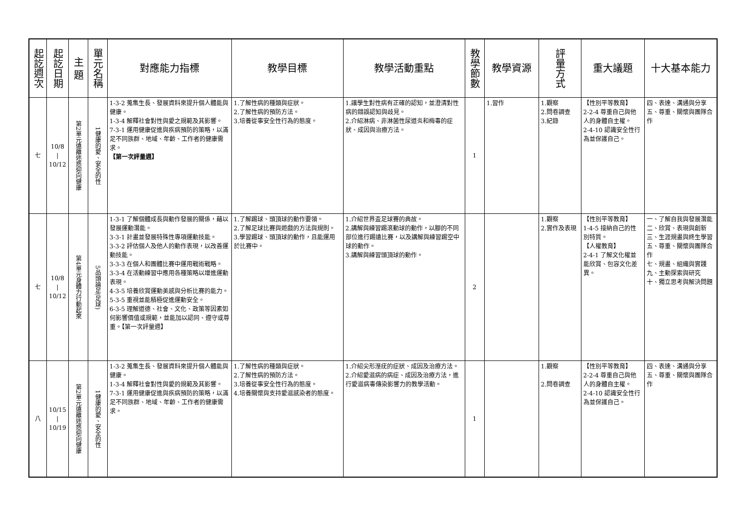| 起訖週次 | 起訖日期 | 主 題 | 單元名稱 | 對應能力指標 | 教學目標 | 教學活動重點 | 教學節數 | 教學資源 | 評量方式 | 重大議題 | 十大基本能力 |
| --- | --- | --- | --- | --- | --- | --- | --- | --- | --- | --- | --- |
| 七 | 10/8 / 10/12 | 第2單元遠離迷惑迎向健康 | 1健康的愛、安全的性 | 1-3-2 蒐集生長、發展資料來提升個人體能與健康。 1-3-4 解釋社會對性與愛之規範及其影響。 7-3-1 運用健康促進與疾病預防的策略，以滿足不同族群、地域、年齡、工作者的健康需求。 【第一次評量週】 | 1.了解性病的種類與症狀。 2.了解性病的預防方法。 3.培養從事安全性行為的態度。 | 1.讓學生對性病有正確的認知，並澄清對性病的錯誤認知與歧見。 2.介紹淋病、非淋菌性尿道炎和梅毒的症狀、成因與治療方法。 | 1 | 1.習作 | 1.觀察 2.問卷調查 3.紀錄 | 【性別平等教育】 2-2-4 尊重自己與他人的身體自主權。 2-4-10 認識安全性行為並保護自己。 | 四、表達、溝通與分享 五、尊重、關懷與團隊合作 |
| 七 | 10/8 / 10/12 | 第4單元身體力行動起來 | 5品頭論足(足球) | 1-3-1 了解個體成長與動作發展的關係，藉以發展運動潛能。 3-3-1 計畫並發展特殊性專項運動技能。 3-3-2 評估個人及他人的動作表現，以改善運動技能。 3-3-3 在個人和團體比賽中運用戰術戰略。 3-3-4 在活動練習中應用各種策略以增進運動表現。 4-3-5 培養欣賞運動美感與分析比賽的能力。 5-3-5 重視並能積極促進運動安全。 6-3-5 理解道德、社會、文化、政策等因素如何影響價值或規範，並能加以認同、遵守或尊重。【第一次評量週】 | 1.了解踢球、頭頂球的動作要領。 2.了解足球比賽與遊戲的方法與規則。 3.學習踢球、頭頂球的動作，且能運用於比賽中。 | 1.介紹世界盃足球賽的典故。 2.講解與練習踢滾動球的動作，以腳的不同部位進行踢遠比賽，以及講解與練習踢空中球的動作。 3.講解與練習頭頂球的動作。 | 2 | | 1.觀察 2.實作及表現 | 【性別平等教育】 1-4-5 接納自己的性別特質。 【人權教育】 2-4-1 了解文化權並能欣賞、包容文化差異。 | 一、了解自我與發展潛能 二、欣賞、表現與創新 三、生涯規畫與終生學習 五、尊重、關懷與團隊合作 七、規畫、組織與實踐 九、主動探索與研究 十、獨立思考與解決問題 |
| 八 | 10/15 / 10/19 | 第2單元遠離迷惑迎向健康 | 1健康的愛、安全的性 | 1-3-2 蒐集生長、發展資料來提升個人體能與健康。 1-3-4 解釋社會對性與愛的規範及其影響。 7-3-1 運用健康促進與疾病預防的策略，以滿足不同族群、地域、年齡、工作者的健康需求。 | 1.了解性病的種類與症狀。 2.了解性病的預防方法。 3.培養從事安全性行為的態度。 4.培養關懷與支持愛滋感染者的態度。 | 1.介紹尖形溼疣的症狀、成因及治療方法。 2.介紹愛滋病的病症、成因及治療方法，進行愛滋病毒傳染影響力的教學活動。 | 1 | | 1.觀察 2.問卷調查 | 【性別平等教育】 2-2-4 尊重自己與他人的身體自主權。 2-4-10 認識安全性行為並保護自己。 | 四、表達、溝通與分享 五、尊重、關懷與團隊合作 |